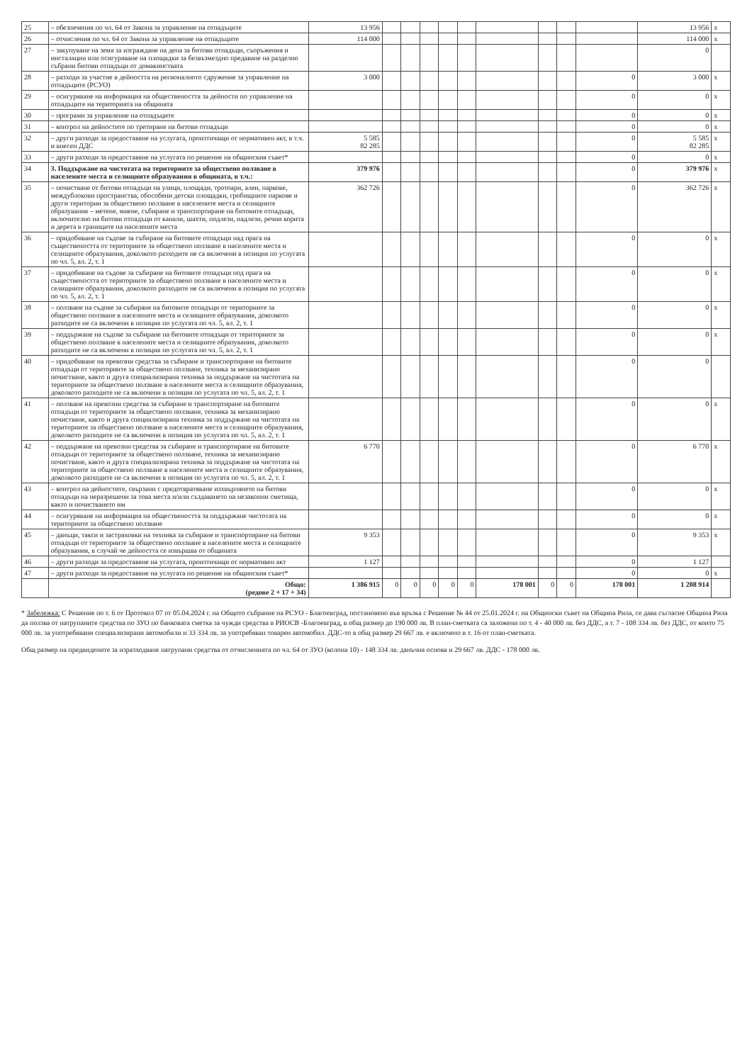| 25 | – обезпечения по чл. 64 от Закона за управление на отпадъците | 13 956 | | | | | | | | | | 13 956 | x |
| 26 | – отчисления по чл. 64 от Закона за управление на отпадъците | 114 000 | | | | | | | | | | 114 000 | x |
| 27 | – закупуване на земя за изграждане на депа за битови отпадъци, съоръжения и инсталации или осигуряване на площадки за безвъзмездно предаване на разделно събрани битови отпадъци от домакинствата | | | | | | | | | | | 0 | |
| 28 | – разходи за участие в дейността на регионалното сдружение за управление на отпадъците (РСУО) | 3 000 | | | | | | | | | 0 | 3 000 | x |
| 29 | – осигуряване на информация на обществеността за дейности по управление на отпадъците на територията на общината | | | | | | | | | | 0 | 0 | x |
| 30 | – програми за управление на отпадъците | | | | | | | | | | 0 | 0 | x |
| 31 | – контрол на дейностите по третиране на битови отпадъци | | | | | | | | | | 0 | 0 | x |
| 32 | – други разходи за предоставяне на услугата, произтичащи от нормативен акт, в т.ч. и внесен ДДС | 5 585 82 285 | | | | | | | | | 0 | 5 585 82 285 | x |
| 33 | – други разходи за предоставяне на услугата по решение на общинския съвет* | | | | | | | | | | 0 | 0 | x |
| 34 | 3. Поддържане на чистотата на териториите за обществено ползване в населените места и селищните образувания в общината, в т.ч.: | 379 976 | | | | | | | | | 0 | 379 976 | x |
| 35 | – почистване от битови отпадъци на улици, площади, тротоари, алеи, паркове, междублокови пространства, обособени детски площадки, гробищните паркове и други територии за обществено ползване в населените места и селищните образувания – метене, миене, събиране и транспортиране на битовите отпадъци, включително на битови отпадъци от канали, шахти, подлези, надлези, речни корита и дерета в границите на населените места | 362 726 | | | | | | | | | 0 | 362 726 | x |
| 36 | – придобиване на съдове за събиране на битовите отпадъци над прага на съществеността от териториите за обществено ползване в населените места и селищните образувания, доколкото разходите не са включени в позиция по услугата по чл. 5, ал. 2, т. 1 | | | | | | | | | | 0 | 0 | x |
| 37 | – придобиване на съдове за събиране на битовите отпадъци под прага на съществеността от териториите за обществено ползване в населените места и селищните образувания, доколкото разходите не са включени в позиция по услугата по чл. 5, ал. 2, т. 1 | | | | | | | | | | 0 | 0 | x |
| 38 | – ползване на съдове за събиране на битовите отпадъци от териториите за обществено ползване в населените места и селищните образувания, доколкото разходите не са включени в позиция по услугата по чл. 5, ал. 2, т. 1 | | | | | | | | | | 0 | 0 | x |
| 39 | – поддържане на съдове за събиране на битовите отпадъци от териториите за обществено ползване в населените места и селищните образувания, доколкото разходите не са включени в позиция по услугата по чл. 5, ал. 2, т. 1 | | | | | | | | | | 0 | 0 | x |
| 40 | – придобиване на превозни средства за събиране и транспортиране на битовите отпадъци от териториите за обществено ползване, техника за механизирано почистване, както и друга специализирана техника за поддържане на чистотата на териториите за обществено ползване в населените места и селищните образувания, доколкото разходите не са включени в позиция по услугата по чл. 5, ал. 2, т. 1 | | | | | | | | | | 0 | 0 | |
| 41 | – ползване на превозни средства за събиране и транспортиране на битовите отпадъци от териториите за обществено ползване, техника за механизирано почистване, както и друга специализирана техника за поддържане на чистотата на териториите за обществено ползване в населените места и селищните образувания, доколкото разходите не са включени в позиция по услугата по чл. 5, ал. 2, т. 1 | | | | | | | | | | 0 | 0 | x |
| 42 | – поддържане на превозни средства за събиране и транспортиране на битовите отпадъци от териториите за обществено ползване, техника за механизирано почистване, както и друга специализирана техника за поддържане на чистотата на териториите за обществено ползване в населените места и селищните образувания, доколкото разходите не са включени в позиция по услугата по чл. 5, ал. 2, т. 1 | 6 770 | | | | | | | | | 0 | 6 770 | x |
| 43 | – контрол на дейностите, свързани с предотвратяване изхвърлянето на битови отпадъци на неразрешени за това места и/или създаването на незаконни сметища, както и почистването им | | | | | | | | | | 0 | 0 | x |
| 44 | – осигуряване на информация на обществеността за поддържане чистотата на териториите за обществено ползване | | | | | | | | | | 0 | 0 | x |
| 45 | – данъци, такси и застраховки на техника за събиране и транспортиране на битови отпадъци от териториите за обществено ползване в населените места и селищните образувания, в случай че дейността се извършва от общината | 9 353 | | | | | | | | | 0 | 9 353 | x |
| 46 | – други разходи за предоставяне на услугата, произтичащи от нормативен акт | 1 127 | | | | | | | | | 0 | 1 127 | |
| 47 | – други разходи за предоставяне на услугата по решение на общинския съвет* | | | | | | | | | | 0 | 0 | x |
| | Общо: (редове 2 + 17 + 34) | 1 386 915 | 0 | 0 | 0 | 0 | 0 | 178 001 | 0 | 0 | 178 001 | 1 208 914 | |
* Забележка: С Решение по т. 6 от Протокол 07 от 05.04.2024 г. на Общото събрание на РСУО - Благоевград, постановено във връзка с Решение № 44 от 25.01.2024 г. на Общински съвет на Община Рила, се дава съгласие Община Рила да ползва от натрупаните средства по ЗУО по банковата сметка за чужди средства в РИОСВ -Благоевград, в общ размер до 190 000 лв. В план-сметката са заложени по т. 4 - 40 000 лв. без ДДС, а т. 7 - 108 334 лв. без ДДС, от които 75 000 лв. за употребявани специализирани автомобили и 33 334 лв. за употребяван товарен автомобил. ДДС-то в общ размер 29 667 лв. е включено в т. 16 от план-сметката.
Общ размер на предвидените за изразходване натрупани средства от отчисленията по чл. 64 от ЗУО (колона 10) - 148 334 лв. данъчна основа и 29 667 лв. ДДС - 178 000 лв.